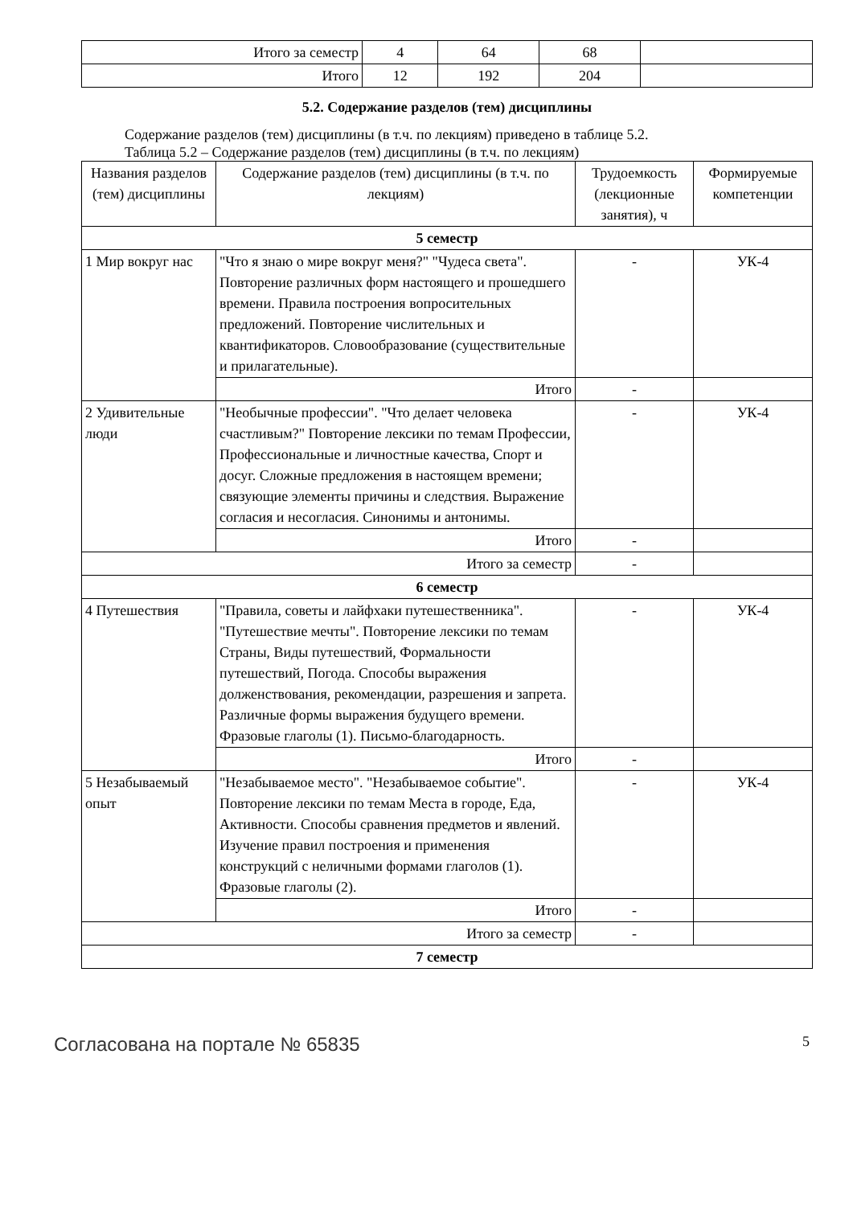| Итого за семестр | 4 | 64 | 68 | |
| Итого | 12 | 192 | 204 | |
5.2. Содержание разделов (тем) дисциплины
Содержание разделов (тем) дисциплины (в т.ч. по лекциям) приведено в таблице 5.2.
Таблица 5.2 – Содержание разделов (тем) дисциплины (в т.ч. по лекциям)
| Названия разделов (тем) дисциплины | Содержание разделов (тем) дисциплины (в т.ч. по лекциям) | Трудоемкость (лекционные занятия), ч | Формируемые компетенции |
| --- | --- | --- | --- |
| 5 семестр | | | |
| 1 Мир вокруг нас | "Что я знаю о мире вокруг меня?" "Чудеса света". Повторение различных форм настоящего и прошедшего времени. Правила построения вопросительных предложений. Повторение числительных и квантификаторов. Словообразование (существительные и прилагательные). | - | УК-4 |
| | Итого | - | |
| 2 Удивительные люди | "Необычные профессии". "Что делает человека счастливым?" Повторение лексики по темам Профессии, Профессиональные и личностные качества, Спорт и досуг. Сложные предложения в настоящем времени; связующие элементы причины и следствия. Выражение согласия и несогласия. Синонимы и антонимы. | - | УК-4 |
| | Итого | - | |
| Итого за семестр | | - | |
| 6 семестр | | | |
| 4 Путешествия | "Правила, советы и лайфхаки путешественника". "Путешествие мечты". Повторение лексики по темам Страны, Виды путешествий, Формальности путешествий, Погода. Способы выражения долженствования, рекомендации, разрешения и запрета. Различные формы выражения будущего времени. Фразовые глаголы (1). Письмо-благодарность. | - | УК-4 |
| | Итого | - | |
| 5 Незабываемый опыт | "Незабываемое место". "Незабываемое событие". Повторение лексики по темам Места в городе, Еда, Активности. Способы сравнения предметов и явлений. Изучение правил построения и применения конструкций с неличными формами глаголов (1). Фразовые глаголы (2). | - | УК-4 |
| | Итого | - | |
| Итого за семестр | | - | |
| 7 семестр | | | |
Согласована на портале № 65835 5